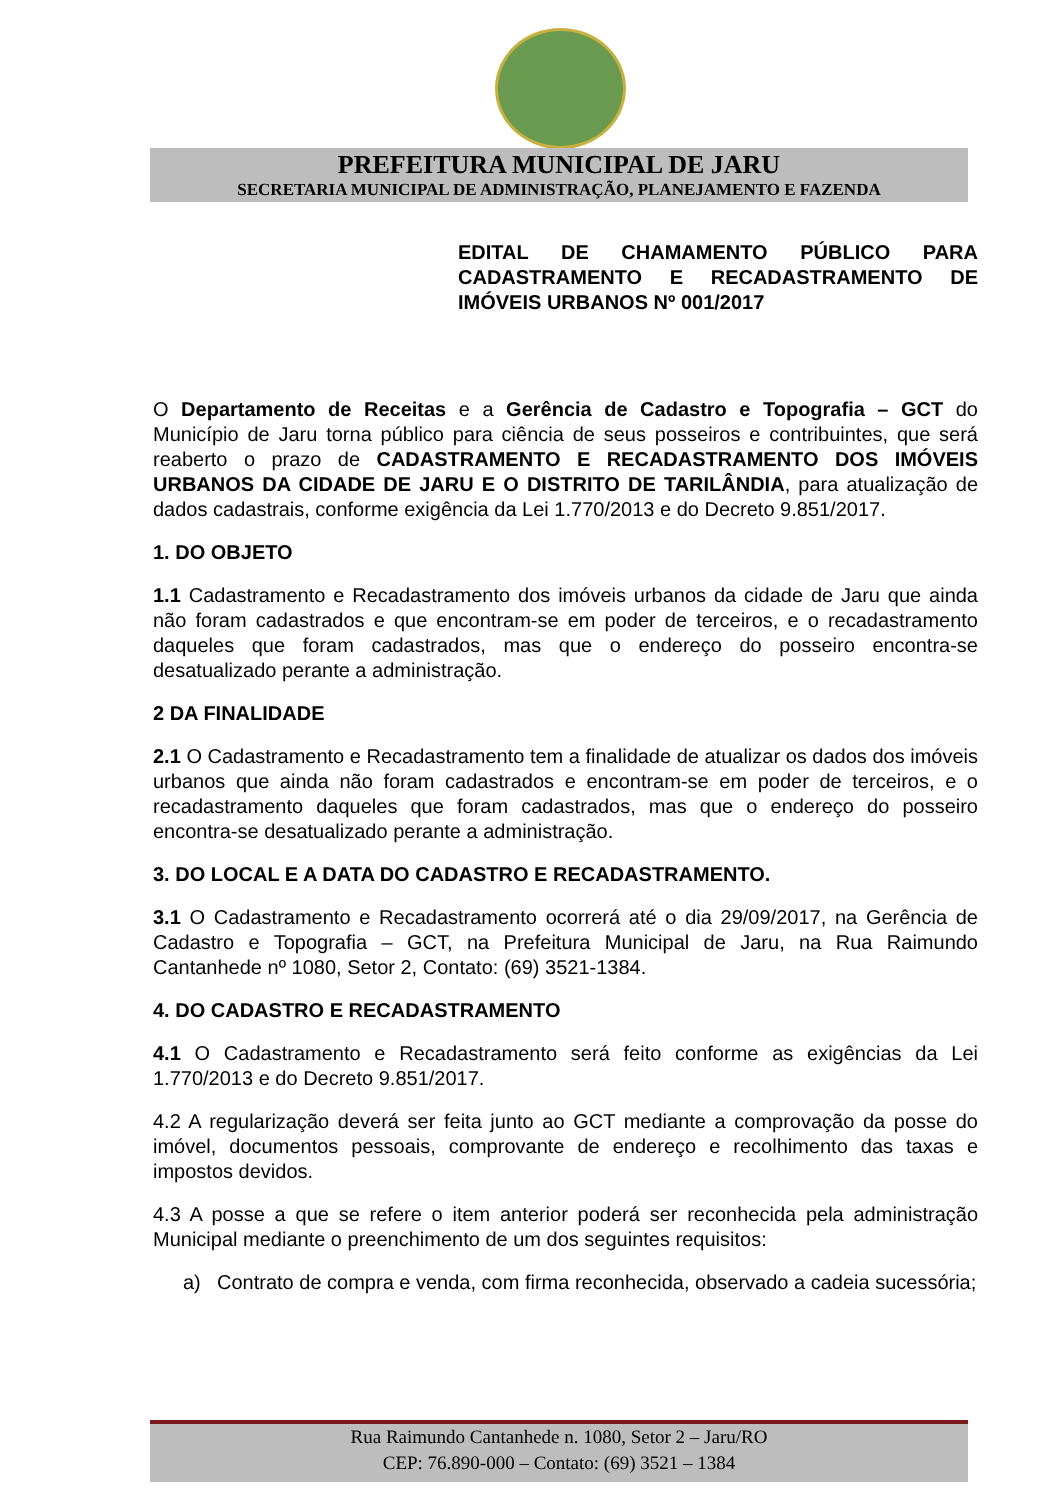PREFEITURA MUNICIPAL DE JARU
SECRETARIA MUNICIPAL DE ADMINISTRAÇÃO, PLANEJAMENTO E FAZENDA
EDITAL DE CHAMAMENTO PÚBLICO PARA CADASTRAMENTO E RECADASTRAMENTO DE IMÓVEIS URBANOS Nº 001/2017
O Departamento de Receitas e a Gerência de Cadastro e Topografia – GCT do Município de Jaru torna público para ciência de seus posseiros e contribuintes, que será reaberto o prazo de CADASTRAMENTO E RECADASTRAMENTO DOS IMÓVEIS URBANOS DA CIDADE DE JARU E O DISTRITO DE TARILÂNDIA, para atualização de dados cadastrais, conforme exigência da Lei 1.770/2013 e do Decreto 9.851/2017.
1. DO OBJETO
1.1 Cadastramento e Recadastramento dos imóveis urbanos da cidade de Jaru que ainda não foram cadastrados e que encontram-se em poder de terceiros, e o recadastramento daqueles que foram cadastrados, mas que o endereço do posseiro encontra-se desatualizado perante a administração.
2 DA FINALIDADE
2.1 O Cadastramento e Recadastramento tem a finalidade de atualizar os dados dos imóveis urbanos que ainda não foram cadastrados e encontram-se em poder de terceiros, e o recadastramento daqueles que foram cadastrados, mas que o endereço do posseiro encontra-se desatualizado perante a administração.
3. DO LOCAL E A DATA DO CADASTRO E RECADASTRAMENTO.
3.1 O Cadastramento e Recadastramento ocorrerá até o dia 29/09/2017, na Gerência de Cadastro e Topografia – GCT, na Prefeitura Municipal de Jaru, na Rua Raimundo Cantanhede nº 1080, Setor 2, Contato: (69) 3521-1384.
4. DO CADASTRO E RECADASTRAMENTO
4.1 O Cadastramento e Recadastramento será feito conforme as exigências da Lei 1.770/2013 e do Decreto 9.851/2017.
4.2 A regularização deverá ser feita junto ao GCT mediante a comprovação da posse do imóvel, documentos pessoais, comprovante de endereço e recolhimento das taxas e impostos devidos.
4.3 A posse a que se refere o item anterior poderá ser reconhecida pela administração Municipal mediante o preenchimento de um dos seguintes requisitos:
a) Contrato de compra e venda, com firma reconhecida, observado a cadeia sucessória;
Rua Raimundo Cantanhede n. 1080, Setor 2 – Jaru/RO
CEP: 76.890-000 – Contato: (69) 3521 – 1384